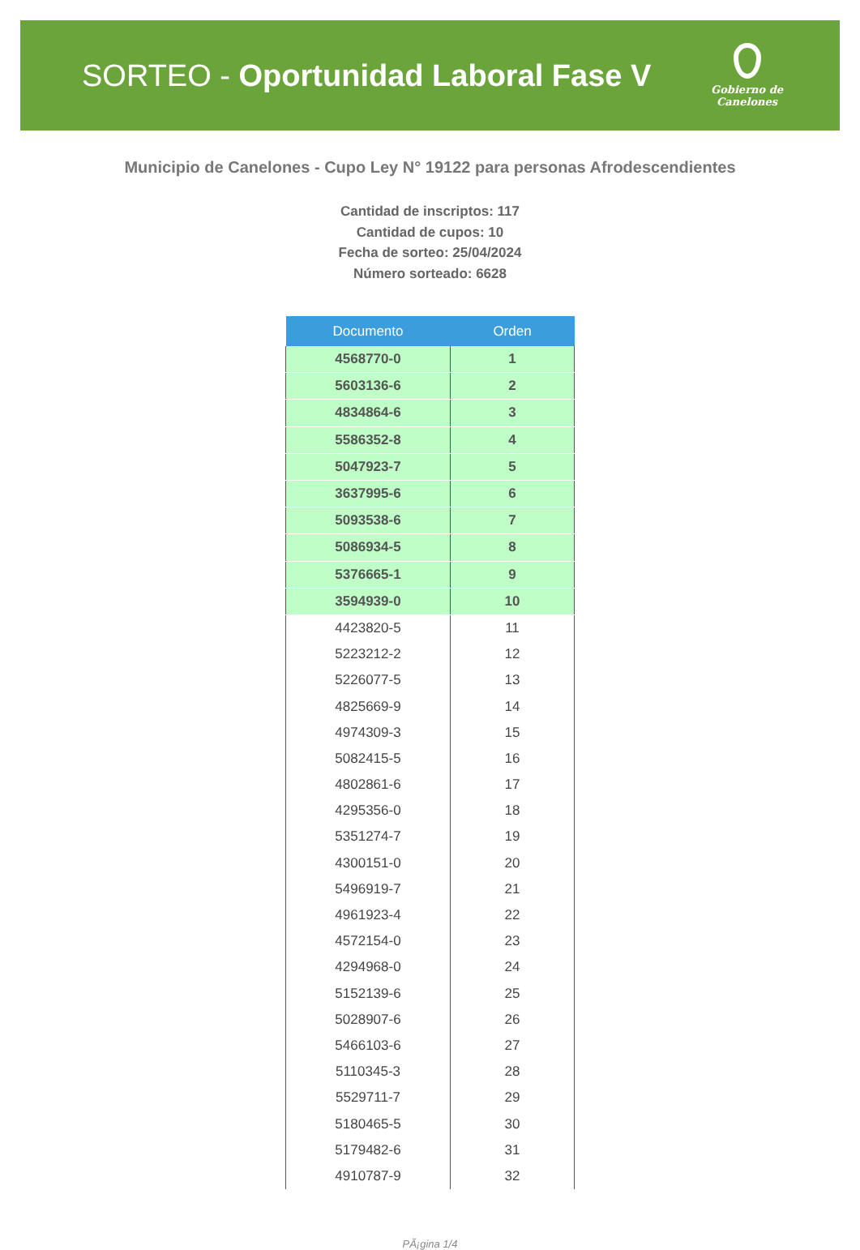SORTEO - Oportunidad Laboral Fase V
Gobierno de
Canelones
Municipio de Canelones - Cupo Ley N° 19122 para personas Afrodescendientes
Cantidad de inscriptos: 117
Cantidad de cupos: 10
Fecha de sorteo: 25/04/2024
Número sorteado: 6628
| Documento | Orden |
| --- | --- |
| 4568770-0 | 1 |
| 5603136-6 | 2 |
| 4834864-6 | 3 |
| 5586352-8 | 4 |
| 5047923-7 | 5 |
| 3637995-6 | 6 |
| 5093538-6 | 7 |
| 5086934-5 | 8 |
| 5376665-1 | 9 |
| 3594939-0 | 10 |
| 4423820-5 | 11 |
| 5223212-2 | 12 |
| 5226077-5 | 13 |
| 4825669-9 | 14 |
| 4974309-3 | 15 |
| 5082415-5 | 16 |
| 4802861-6 | 17 |
| 4295356-0 | 18 |
| 5351274-7 | 19 |
| 4300151-0 | 20 |
| 5496919-7 | 21 |
| 4961923-4 | 22 |
| 4572154-0 | 23 |
| 4294968-0 | 24 |
| 5152139-6 | 25 |
| 5028907-6 | 26 |
| 5466103-6 | 27 |
| 5110345-3 | 28 |
| 5529711-7 | 29 |
| 5180465-5 | 30 |
| 5179482-6 | 31 |
| 4910787-9 | 32 |
PÃ¡gina 1/4